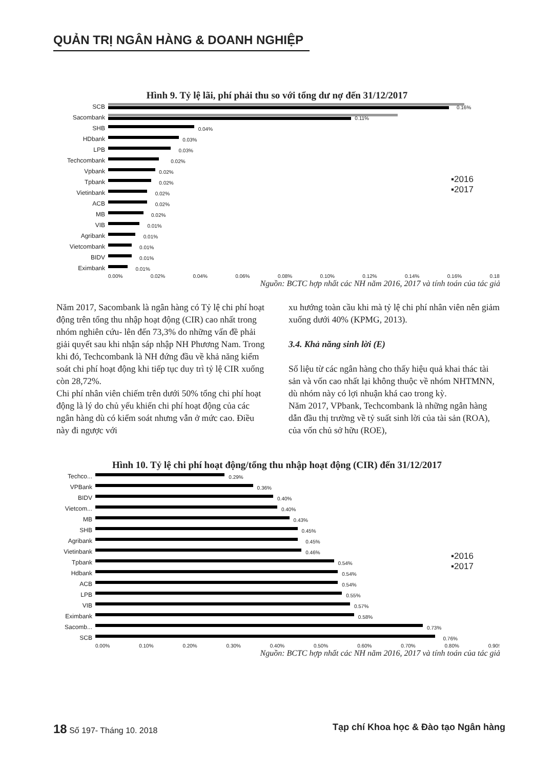QUẢN TRỊ NGÂN HÀNG & DOANH NGHIỆP
Hình 9. Tỷ lệ lãi, phí phải thu so với tổng dư nợ đến 31/12/2017
▪2016
▪2017
SCB
0.16%
Sacombank
0.11%
SHB
0.04%
HDbank
0.03%
LPB
0.03%
Techcombank
0.02%
Vpbank
0.02%
Tpbank
0.02%
Vietinbank
0.02%
ACB
0.02%
MB
0.02%
VIB
0.01%
Agribank
0.01%
Vietcombank
0.01%
BIDV
0.01%
Eximbank
0.01%
0.00% 0.02% 0.04% 0.06% 0.08% 0.10% 0.12% 0.14% 0.16% 0.18
Nguồn: BCTC hợp nhất các NH năm 2016, 2017 và tính toán của tác giả
Năm 2017, Sacombank là ngân hàng có Tỷ lệ chi phí hoạt động trên tổng thu nhập hoạt động (CIR) cao nhất trong nhóm nghiên cứu- lên đến 73,3% do những vấn đề phải giải quyết sau khi nhận sáp nhập NH Phương Nam. Trong khi đó, Techcombank là NH đứng đầu về khả năng kiểm soát chi phí hoạt động khi tiếp tục duy trì tỷ lệ CIR xuống còn 28,72%.
Chi phí nhân viên chiếm trên dưới 50% tổng chi phí hoạt động là lý do chủ yếu khiến chi phí hoạt động của các ngân hàng dù có kiểm soát nhưng vẫn ở mức cao. Điều này đi ngược với
xu hướng toàn cầu khi mà tỷ lệ chi phí nhân viên nên giảm xuống dưới 40% (KPMG, 2013).
3.4. Khả năng sinh lời (E)
Số liệu từ các ngân hàng cho thấy hiệu quả khai thác tài sản và vốn cao nhất lại không thuộc về nhóm NHTMNN, dù nhóm này có lợi nhuận khá cao trong kỳ.
Năm 2017, VPbank, Techcombank là những ngân hàng dẫn đầu thị trường về tỷ suất sinh lời của tài sản (ROA), của vốn chủ sở hữu (ROE),
Hình 10. Tỷ lệ chi phí hoạt động/tổng thu nhập hoạt động (CIR) đến 31/12/2017
▪2016
▪2017
Techco...
0.29%
VPBank
0.36%
BIDV
0.40%
Vietcom...
0.40%
MB
0.43%
SHB
0.45%
Agribank
0.45%
Vietinbank
0.46%
Tpbank
0.54%
Hdbank
0.54%
ACB
0.54%
LPB
0.55%
VIB
0.57%
Eximbank
0.58%
Sacomb...
0.73%
SCB
0.76%
0.00% 0.10% 0.20% 0.30% 0.40% 0.50% 0.60% 0.70% 0.80% 0.90!
Nguồn: BCTC hợp nhất các NH năm 2016, 2017 và tính toán của tác giả
18 Số 197- Tháng 10. 2018 Tạp chí Khoa học & Đào tạo Ngân hàng